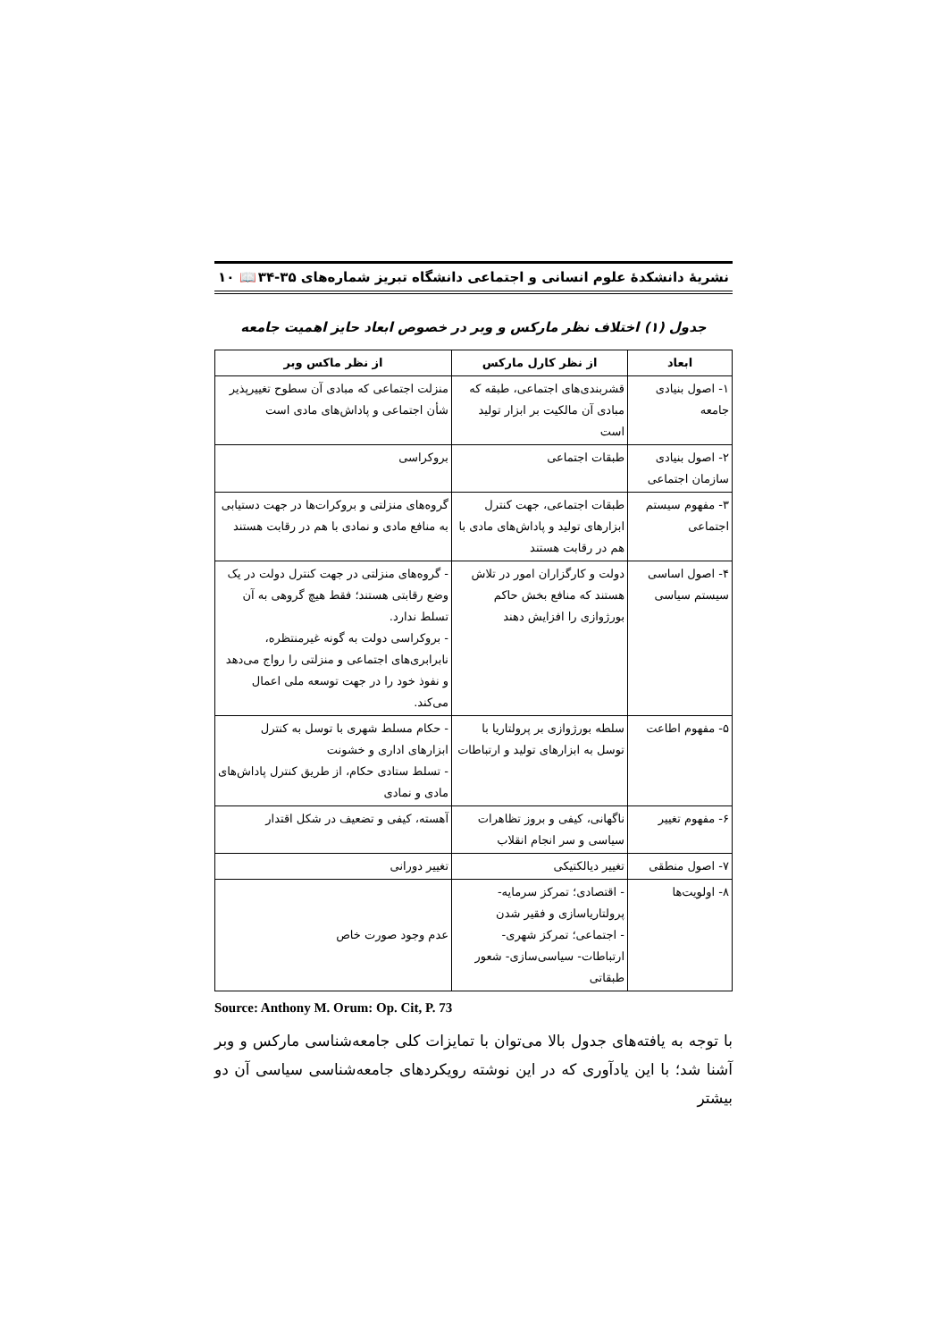نشریهٔ دانشکدهٔ علوم انسانی و اجتماعی دانشگاه تبریز شماره‌های ۳۵-۳۴ 📖 ۱۰
جدول (۱) اختلاف نظر مارکس و وبر در خصوص ابعاد حایز اهمیت جامعه
| ابعاد | از نظر کارل مارکس | از نظر ماکس وبر |
| --- | --- | --- |
| ۱- اصول بنیادی جامعه | قشربندی‌های اجتماعی، طبقه که مبادی آن مالکیت بر ابزار تولید است | منزلت اجتماعی که مبادی آن سطوح تغییرپذیر شأن اجتماعی و پاداش‌های مادی است |
| ۲- اصول بنیادی سازمان اجتماعی | طبقات اجتماعی | بروکراسی |
| ۳- مفهوم سیستم اجتماعی | طبقات اجتماعی، جهت کنترل ابزارهای تولید و پاداش‌های مادی با هم در رقابت هستند | گروه‌های منزلتی و بروکرات‌ها در جهت دستیابی به منافع مادی و نمادی با هم در رقابت هستند |
| ۴- اصول اساسی سیستم سیاسی | دولت و کارگزاران امور در تلاش هستند که منافع بخش حاکم بورژوازی را افزایش دهند | - گروه‌های منزلتی در جهت کنترل دولت در یک وضع رقابتی هستند؛ فقط هیچ گروهی به آن تسلط ندارد. - بروکراسی دولت به گونه غیرمنتظره، نابرابری‌های اجتماعی و منزلتی را رواج می‌دهد و نفوذ خود را در جهت توسعه ملی اعمال می‌کند. |
| ۵- مفهوم اطاعت | سلطه بورژوازی بر پرولتاریا با توسل به ابزارهای تولید و ارتباطات | - حکام مسلط شهری با توسل به کنترل ابزارهای اداری و خشونت - تسلط ستادی حکام، از طریق کنترل پاداش‌های مادی و نمادی |
| ۶- مفهوم تغییر | ناگهانی، کیفی و بروز تظاهرات سیاسی و سر انجام انقلاب | آهسته، کیفی و تضعیف در شکل اقتدار |
| ۷- اصول منطقی | تغییر دیالکتیکی | تغییر دورانی |
| ۸- اولویت‌ها | - اقتصادی؛ تمرکز سرمایه- پرولتاریاسازی و فقیر شدن - اجتماعی؛ تمرکز شهری- ارتباطات- سیاسی‌سازی- شعور طبقاتی | عدم وجود صورت خاص |
Source: Anthony M. Orum: Op. Cit, P. 73
با توجه به یافته‌های جدول بالا می‌توان با تمایزات کلی جامعه‌شناسی مارکس و وبر آشنا شد؛ با این یادآوری که در این نوشته رویکردهای جامعه‌شناسی سیاسی آن دو بیشتر